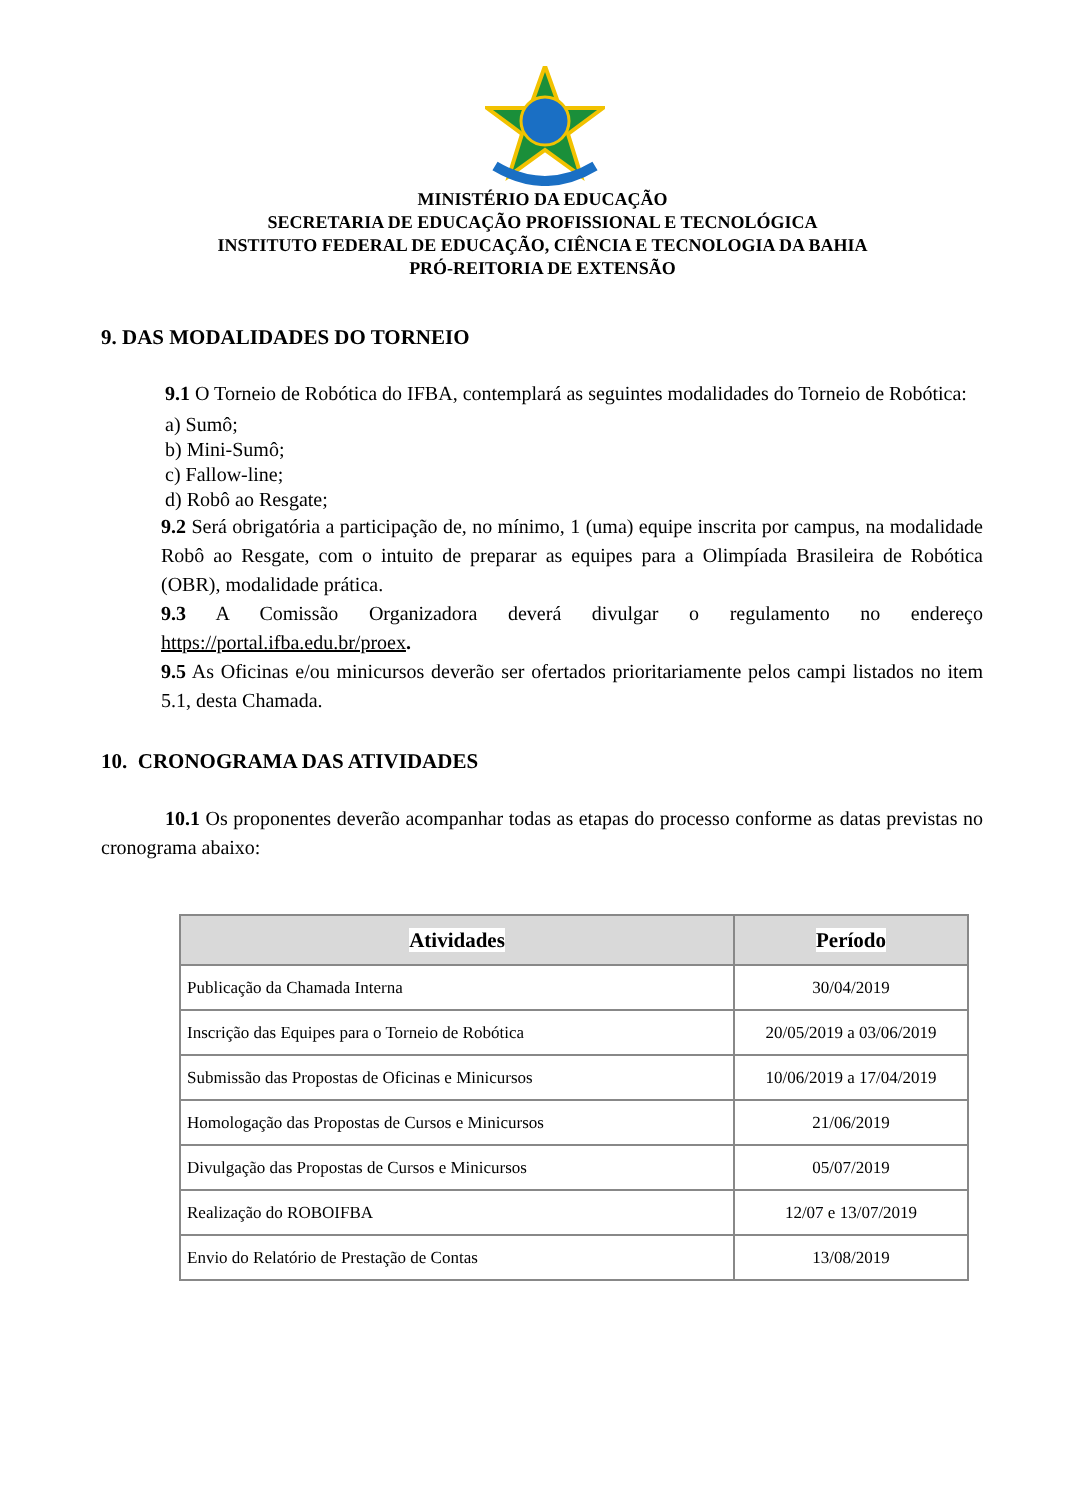MINISTÉRIO DA EDUCAÇÃO
SECRETARIA DE EDUCAÇÃO PROFISSIONAL E TECNOLÓGICA
INSTITUTO FEDERAL DE EDUCAÇÃO, CIÊNCIA E TECNOLOGIA DA BAHIA
PRÓ-REITORIA DE EXTENSÃO
9. DAS MODALIDADES DO TORNEIO
9.1 O Torneio de Robótica do IFBA, contemplará as seguintes modalidades do Torneio de Robótica:
a) Sumô;
b) Mini-Sumô;
c) Fallow-line;
d) Robô ao Resgate;
9.2 Será obrigatória a participação de, no mínimo, 1 (uma) equipe inscrita por campus, na modalidade Robô ao Resgate, com o intuito de preparar as equipes para a Olimpíada Brasileira de Robótica (OBR), modalidade prática.
9.3 A Comissão Organizadora deverá divulgar o regulamento no endereço https://portal.ifba.edu.br/proex.
9.5 As Oficinas e/ou minicursos deverão ser ofertados prioritariamente pelos campi listados no item 5.1, desta Chamada.
10. CRONOGRAMA DAS ATIVIDADES
10.1 Os proponentes deverão acompanhar todas as etapas do processo conforme as datas previstas no cronograma abaixo:
| Atividades | Período |
| --- | --- |
| Publicação da Chamada Interna | 30/04/2019 |
| Inscrição das Equipes para o Torneio de Robótica | 20/05/2019 a 03/06/2019 |
| Submissão das Propostas de Oficinas e Minicursos | 10/06/2019 a 17/04/2019 |
| Homologação das Propostas de Cursos e Minicursos | 21/06/2019 |
| Divulgação das Propostas de Cursos e Minicursos | 05/07/2019 |
| Realização do ROBOIFBA | 12/07 e 13/07/2019 |
| Envio do Relatório de Prestação de Contas | 13/08/2019 |